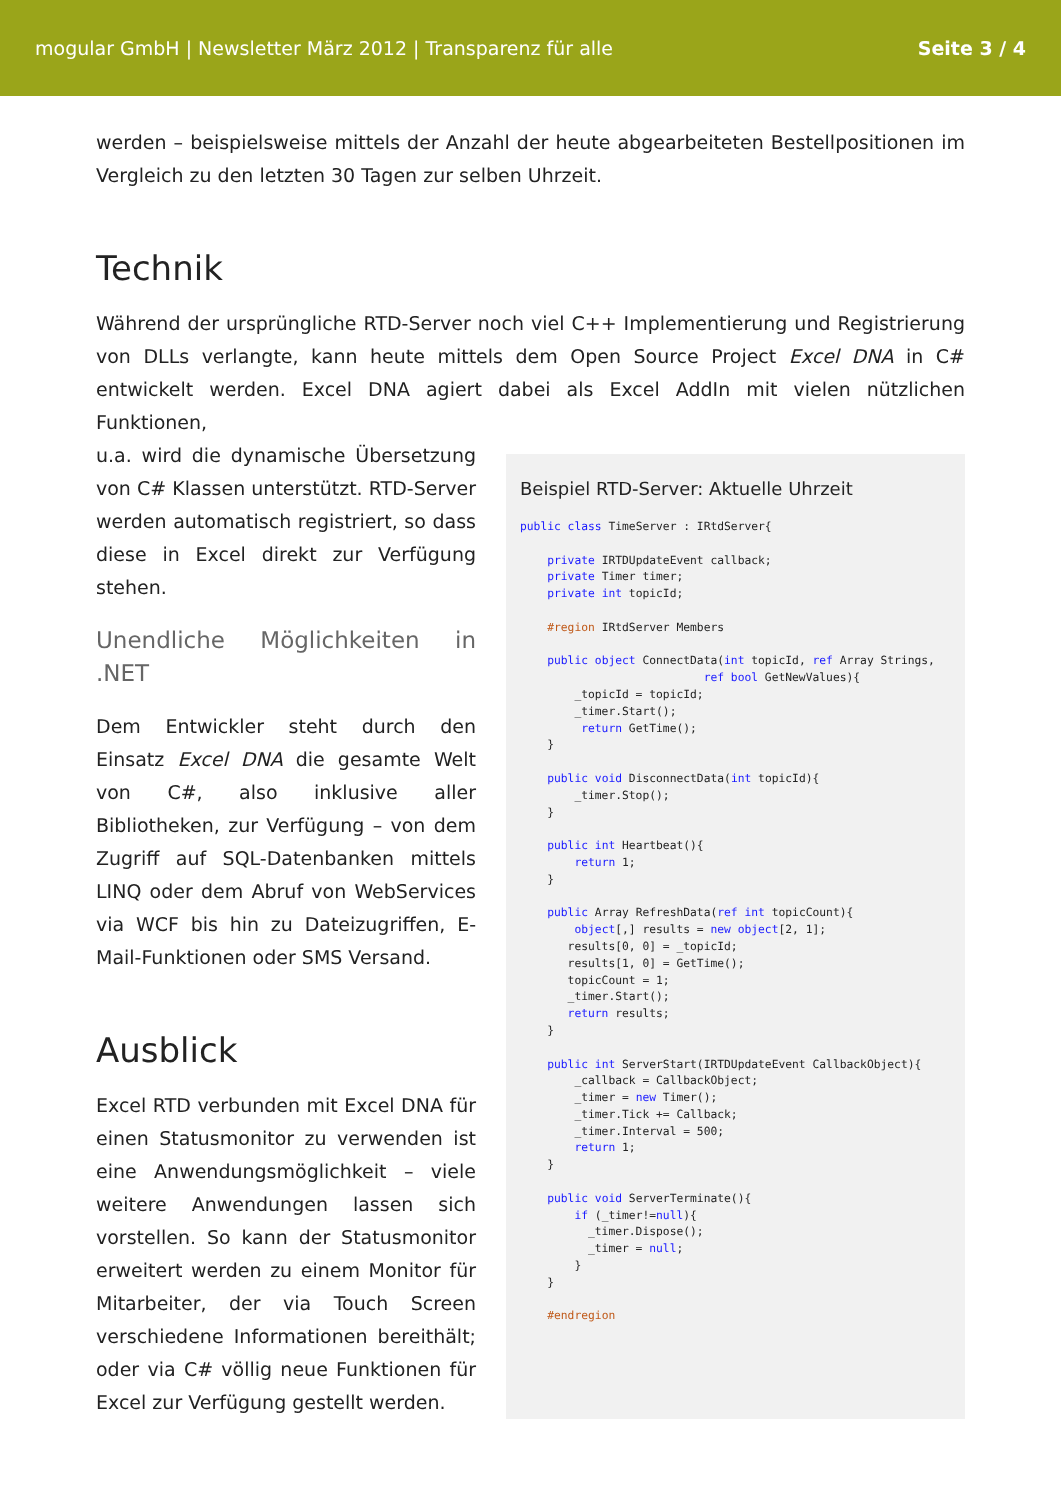mogular GmbH | Newsletter März 2012 | Transparenz für alle Seite 3 / 4
werden – beispielsweise mittels der Anzahl der heute abgearbeiteten Bestellpositionen im Vergleich zu den letzten 30 Tagen zur selben Uhrzeit.
Technik
Während der ursprüngliche RTD-Server noch viel C++ Implementierung und Registrierung von DLLs verlangte, kann heute mittels dem Open Source Project Excel DNA in C# entwickelt werden. Excel DNA agiert dabei als Excel AddIn mit vielen nützlichen Funktionen,
u.a. wird die dynamische Übersetzung von C# Klassen unterstützt. RTD-Server werden automatisch registriert, so dass diese in Excel direkt zur Verfügung stehen.
Unendliche Möglichkeiten in .NET
Dem Entwickler steht durch den Einsatz Excel DNA die gesamte Welt von C#, also inklusive aller Bibliotheken, zur Verfügung – von dem Zugriff auf SQL-Datenbanken mittels LINQ oder dem Abruf von WebServices via WCF bis hin zu Dateizugriffen, E-Mail-Funktionen oder SMS Versand.
Ausblick
Excel RTD verbunden mit Excel DNA für einen Statusmonitor zu verwenden ist eine Anwendungsmöglichkeit – viele weitere Anwendungen lassen sich vorstellen. So kann der Statusmonitor erweitert werden zu einem Monitor für Mitarbeiter, der via Touch Screen verschiedene Informationen bereithält; oder via C# völlig neue Funktionen für Excel zur Verfügung gestellt werden.
Beispiel RTD-Server: Aktuelle Uhrzeit
public class TimeServer : IRtdServer{

    private IRTDUpdateEvent callback;
    private Timer timer;
    private int topicId;

    #region IRtdServer Members

    public object ConnectData(int topicId, ref Array Strings,
                           ref bool GetNewValues){
        _topicId = topicId;
        _timer.Start();
         return GetTime();
    }

    public void DisconnectData(int topicId){
        _timer.Stop();
    }

    public int Heartbeat(){
        return 1;
    }

    public Array RefreshData(ref int topicCount){
        object[,] results = new object[2, 1];
       results[0, 0] = _topicId;
       results[1, 0] = GetTime();
       topicCount = 1;
       _timer.Start();
       return results;
    }

    public int ServerStart(IRTDUpdateEvent CallbackObject){
        _callback = CallbackObject;
        _timer = new Timer();
        _timer.Tick += Callback;
        _timer.Interval = 500;
        return 1;
    }

    public void ServerTerminate(){
        if (_timer!=null){
          _timer.Dispose();
          _timer = null;
        }
    }

    #endregion